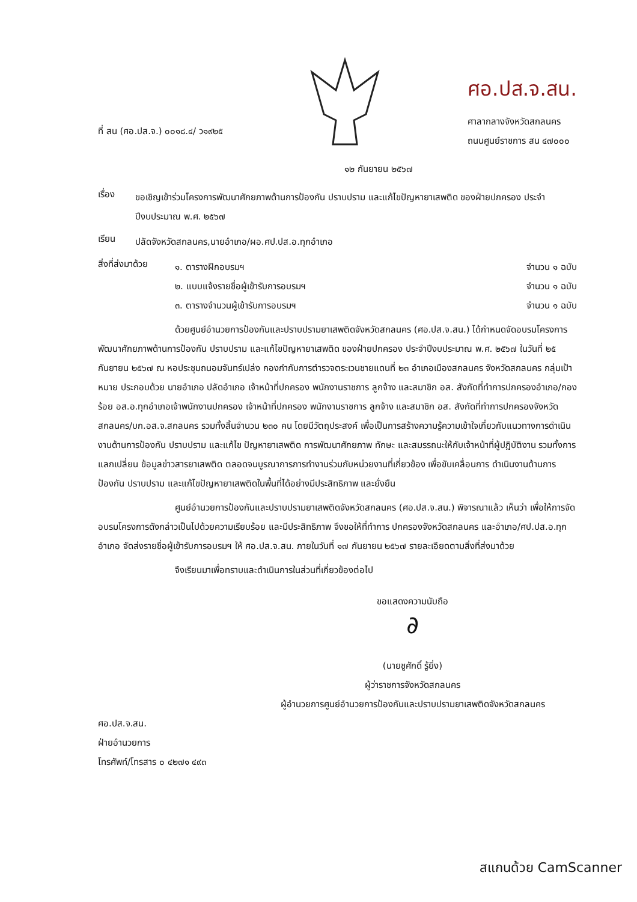ที่ สน (ศอ.ปส.จ.) ๐๐๑๘.๔/ ว๑๙๒๕
ศอ.ปส.จ.สน.
ศาลากลางจังหวัดสกลนคร
ถนนศูนย์ราชการ สน ๔๗๐๐๐
๑๒ กันยายน ๒๕๖๗
เรื่อง
ขอเชิญเข้าร่วมโครงการพัฒนาศักยภาพด้านการป้องกัน ปราบปราม และแก้ไขปัญหายาเสพติด ของฝ่ายปกครอง ประจำปีงบประมาณ พ.ศ. ๒๕๖๗
เรียน
ปลัดจังหวัดสกลนคร,นายอำเภอ/ผอ.ศป.ปส.อ.ทุกอำเภอ
สิ่งที่ส่งมาด้วย
๑. ตารางฝึกอบรมฯ จำนวน ๑ ฉบับ
๒. แบบแจ้งรายชื่อผู้เข้ารับการอบรมฯ
จำนวน ๑ ฉบับ
๓. ตารางจำนวนผู้เข้ารับการอบรมฯ
จำนวน ๑ ฉบับ
ด้วยศูนย์อำนวยการป้องกันและปราบปรามยาเสพติดจังหวัดสกลนคร (ศอ.ปส.จ.สน.) ได้กำหนดจัดอบรมโครงการพัฒนาศักยภาพด้านการป้องกัน ปราบปราม และแก้ไขปัญหายาเสพติด ของฝ่ายปกครอง ประจำปีงบประมาณ พ.ศ. ๒๕๖๗ ในวันที่ ๒๕ กันยายน ๒๕๖๗ ณ หอประชุมถนอมจันทร์เปล่ง กองกำกับการตำรวจตระเวนชายแดนที่ ๒๓ อำเภอเมืองสกลนคร จังหวัดสกลนคร กลุ่มเป้าหมาย ประกอบด้วย นายอำเภอ ปลัดอำเภอ เจ้าหน้าที่ปกครอง พนักงานราชการ ลูกจ้าง และสมาชิก อส. สังกัดที่ทำการปกครองอำเภอ/กองร้อย อส.อ.ทุกอำเภอเจ้าพนักงานปกครอง เจ้าหน้าที่ปกครอง พนักงานราชการ ลูกจ้าง และสมาชิก อส. สังกัดที่ทำการปกครองจังหวัดสกลนคร/บก.อส.จ.สกลนคร รวมทั้งสิ้นจำนวน ๒๓๐ คน โดยมีวัตถุประสงค์ เพื่อเป็นการสร้างความรู้ความเข้าใจเกี่ยวกับแนวทางการดำเนินงานด้านการป้องกัน ปราบปราม และแก้ไข ปัญหายาเสพติด การพัฒนาศักยภาพ ทักษะ และสมรรถนะให้กับเจ้าหน้าที่ผู้ปฏิบัติงาน รวมทั้งการแลกเปลี่ยน ข้อมูลข่าวสารยาเสพติด ตลอดจนบูรณาการการทำงานร่วมกับหน่วยงานที่เกี่ยวข้อง เพื่อขับเคลื่อนการ ดำเนินงานด้านการป้องกัน ปราบปราม และแก้ไขปัญหายาเสพติดในพื้นที่ได้อย่างมีประสิทธิภาพ และยั่งยืน
ศูนย์อำนวยการป้องกันและปราบปรามยาเสพติดจังหวัดสกลนคร (ศอ.ปส.จ.สน.) พิจารณาแล้ว เห็นว่า เพื่อให้การจัดอบรมโครงการดังกล่าวเป็นไปด้วยความเรียบร้อย และมีประสิทธิภาพ จึงขอให้ที่ทำการ ปกครองจังหวัดสกลนคร และอำเภอ/ศป.ปส.อ.ทุกอำเภอ จัดส่งรายชื่อผู้เข้ารับการอบรมฯ ให้ ศอ.ปส.จ.สน. ภายในวันที่ ๑๗ กันยายน ๒๕๖๗ รายละเอียดตามสิ่งที่ส่งมาด้วย
จึงเรียนมาเพื่อทราบและดำเนินการในส่วนที่เกี่ยวข้องต่อไป
ขอแสดงความนับถือ
∂
(นายชูศักดิ์ รู้ยิ่ง)
ผู้ว่าราชการจังหวัดสกลนคร
ผู้อำนวยการศูนย์อำนวยการป้องกันและปราบปรามยาเสพติดจังหวัดสกลนคร
ศอ.ปส.จ.สน.
ฝ่ายอำนวยการ
โทรศัพท์/โทรสาร ๐ ๔๒๗๑ ๔๙๓
สแกนด้วย CamScanner